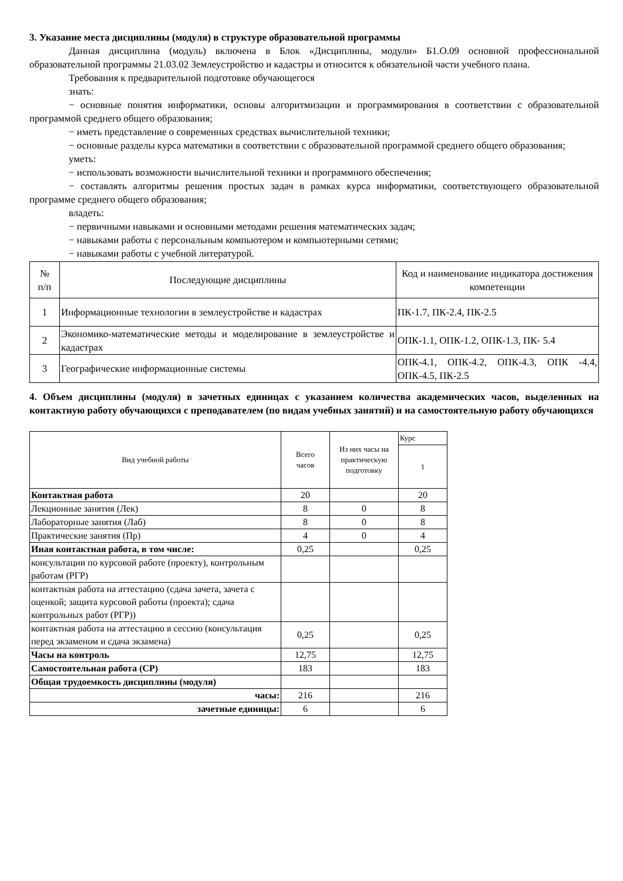3. Указание места дисциплины (модуля) в структуре образовательной программы
Данная дисциплина (модуль) включена в Блок «Дисциплины, модули» Б1.О.09 основной профессиональной образовательной программы 21.03.02 Землеустройство и кадастры и относится к обязательной части учебного плана.
Требования к предварительной подготовке обучающегося
знать:
− основные понятия информатики, основы алгоритмизации и программирования в соответствии с образовательной программой среднего общего образования;
− иметь представление о современных средствах вычислительной техники;
− основные разделы курса математики в соответствии с образовательной программой среднего общего образования;
уметь:
− использовать возможности вычислительной техники и программного обеспечения;
− составлять алгоритмы решения простых задач в рамках курса информатики, соответствующего образовательной программе среднего общего образования;
владеть:
− первичными навыками и основными методами решения математических задач;
− навыками работы с персональным компьютером и компьютерными сетями;
− навыками работы с учебной литературой.
| № п/п | Последующие дисциплины | Код и наименование индикатора достижения компетенции |
| --- | --- | --- |
| 1 | Информационные технологии в землеустройстве и кадастрах | ПК-1.7, ПК-2.4, ПК-2.5 |
| 2 | Экономико-математические методы и моделирование в землеустройстве и кадастрах | ОПК-1.1, ОПК-1.2, ОПК-1.3, ПК- 5.4 |
| 3 | Географические информационные системы | ОПК-4.1, ОПК-4.2, ОПК-4.3, ОПК -4.4, ОПК-4.5, ПК-2.5 |
4. Объем дисциплины (модуля) в зачетных единицах с указанием количества академических часов, выделенных на контактную работу обучающихся с преподавателем (по видам учебных занятий) и на самостоятельную работу обучающихся
| Вид учебной работы | Всего часов | Из них часы на практическую подготовку | Курс |
| | | | 1 |
| Контактная работа | 20 | | 20 |
| Лекционные занятия (Лек) | 8 | 0 | 8 |
| Лабораторные занятия (Лаб) | 8 | 0 | 8 |
| Практические занятия (Пр) | 4 | 0 | 4 |
| Иная контактная работа, в том числе: | 0,25 | | 0,25 |
| консультации по курсовой работе (проекту), контрольным работам (РГР) | | | |
| контактная работа на аттестацию (сдача зачета, зачета с оценкой; защита курсовой работы (проекта); сдача контрольных работ (РГР)) | | | |
| контактная работа на аттестацию в сессию (консультация перед экзаменом и сдача экзамена) | 0,25 | | 0,25 |
| Часы на контроль | 12,75 | | 12,75 |
| Самостоятельная работа (СР) | 183 | | 183 |
| Общая трудоемкость дисциплины (модуля) | | | |
| часы: | 216 | | 216 |
| зачетные единицы: | 6 | | 6 |